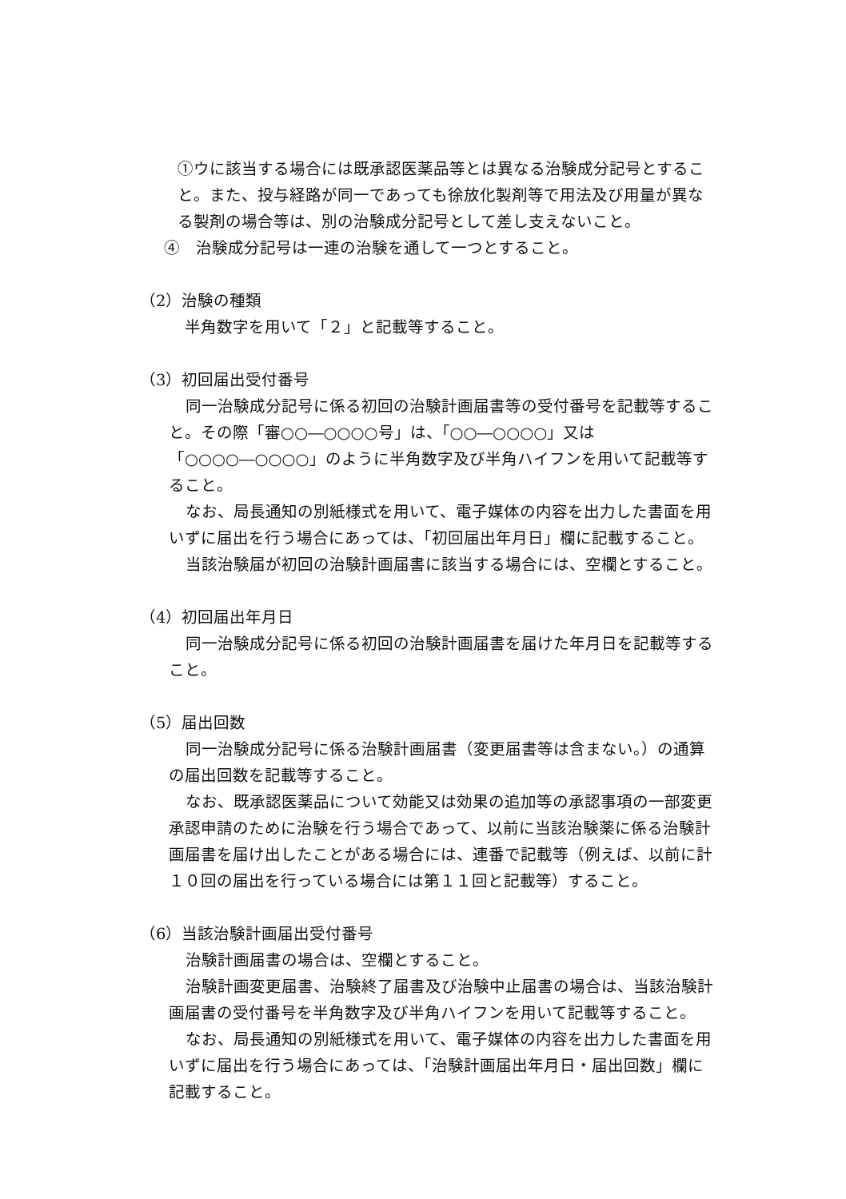①ウに該当する場合には既承認医薬品等とは異なる治験成分記号とすること。また、投与経路が同一であっても徐放化製剤等で用法及び用量が異なる製剤の場合等は、別の治験成分記号として差し支えないこと。
④　治験成分記号は一連の治験を通して一つとすること。
（2）治験の種類
半角数字を用いて「２」と記載等すること。
（3）初回届出受付番号
同一治験成分記号に係る初回の治験計画届書等の受付番号を記載等すること。その際「審○○―○○○○号」は、「○○―○○○○」又は「○○○○―○○○○」のように半角数字及び半角ハイフンを用いて記載等すること。
なお、局長通知の別紙様式を用いて、電子媒体の内容を出力した書面を用いずに届出を行う場合にあっては、「初回届出年月日」欄に記載すること。
当該治験届が初回の治験計画届書に該当する場合には、空欄とすること。
（4）初回届出年月日
同一治験成分記号に係る初回の治験計画届書を届けた年月日を記載等すること。
（5）届出回数
同一治験成分記号に係る治験計画届書（変更届書等は含まない。）の通算の届出回数を記載等すること。
なお、既承認医薬品について効能又は効果の追加等の承認事項の一部変更承認申請のために治験を行う場合であって、以前に当該治験薬に係る治験計画届書を届け出したことがある場合には、連番で記載等（例えば、以前に計１０回の届出を行っている場合には第１１回と記載等）すること。
（6）当該治験計画届出受付番号
治験計画届書の場合は、空欄とすること。
治験計画変更届書、治験終了届書及び治験中止届書の場合は、当該治験計画届書の受付番号を半角数字及び半角ハイフンを用いて記載等すること。
なお、局長通知の別紙様式を用いて、電子媒体の内容を出力した書面を用いずに届出を行う場合にあっては、「治験計画届出年月日・届出回数」欄に記載すること。